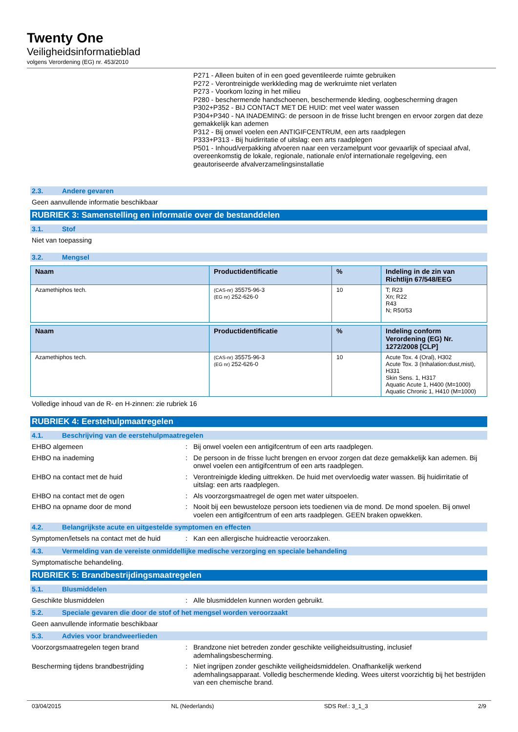Twenty One
Veiligheidsinformatieblad
volgens Verordening (EG) nr. 453/2010
P271 - Alleen buiten of in een goed geventileerde ruimte gebruiken
P272 - Verontreinigde werkkleding mag de werkruimte niet verlaten
P273 - Voorkom lozing in het milieu
P280 - beschermende handschoenen, beschermende kleding, oogbescherming dragen
P302+P352 - BIJ CONTACT MET DE HUID: met veel water wassen
P304+P340 - NA INADEMING: de persoon in de frisse lucht brengen en ervoor zorgen dat deze gemakkelijk kan ademen
P312 - Bij onwel voelen een ANTIGIFCENTRUM, een arts raadplegen
P333+P313 - Bij huidirritatie of uitslag: een arts raadplegen
P501 - Inhoud/verpakking afvoeren naar een verzamelpunt voor gevaarlijk of speciaal afval, overeenkomstig de lokale, regionale, nationale en/of internationale regelgeving, een geautoriseerde afvalverzamelingsinstallatie
2.3. Andere gevaren
Geen aanvullende informatie beschikbaar
RUBRIEK 3: Samenstelling en informatie over de bestanddelen
3.1. Stof
Niet van toepassing
3.2. Mengsel
| Naam | Productidentificatie | % | Indeling in de zin van Richtlijn 67/548/EEG |
| --- | --- | --- | --- |
| Azamethiphos tech. | (CAS-nr) 35575-96-3 (EG nr) 252-626-0 | 10 | T; R23 Xn; R22 R43 N; R50/53 |
| Naam | Productidentificatie | % | Indeling conform Verordening (EG) Nr. 1272/2008 [CLP] |
| --- | --- | --- | --- |
| Azamethiphos tech. | (CAS-nr) 35575-96-3 (EG nr) 252-626-0 | 10 | Acute Tox. 4 (Oral), H302 Acute Tox. 3 (Inhalation:dust,mist), H331 Skin Sens. 1, H317 Aquatic Acute 1, H400 (M=1000) Aquatic Chronic 1, H410 (M=1000) |
Volledige inhoud van de R- en H-zinnen: zie rubriek 16
RUBRIEK 4: Eerstehulpmaatregelen
4.1. Beschrijving van de eerstehulpmaatregelen
EHBO algemeen :
Bij onwel voelen een antigifcentrum of een arts raadplegen.
EHBO na inademing :
De persoon in de frisse lucht brengen en ervoor zorgen dat deze gemakkelijk kan ademen. Bij onwel voelen een antigifcentrum of een arts raadplegen.
EHBO na contact met de huid :
Verontreinigde kleding uittrekken. De huid met overvloedig water wassen. Bij huidirritatie of uitslag: een arts raadplegen.
EHBO na contact met de ogen :
Als voorzorgsmaatregel de ogen met water uitspoelen.
EHBO na opname door de mond :
Nooit bij een bewusteloze persoon iets toedienen via de mond. De mond spoelen. Bij onwel voelen een antigifcentrum of een arts raadplegen. GEEN braken opwekken.
4.2. Belangrijkste acute en uitgestelde symptomen en effecten
Symptomen/letsels na contact met de huid
:
Kan een allergische huidreactie veroorzaken.
4.3. Vermelding van de vereiste onmiddellijke medische verzorging en speciale behandeling
Symptomatische behandeling.
RUBRIEK 5: Brandbestrijdingsmaatregelen
5.1. Blusmiddelen
Geschikte blusmiddelen :
Alle blusmiddelen kunnen worden gebruikt.
5.2. Speciale gevaren die door de stof of het mengsel worden veroorzaakt
Geen aanvullende informatie beschikbaar
5.3. Advies voor brandweerlieden
Voorzorgsmaatregelen tegen brand :
Brandzone niet betreden zonder geschikte veiligheidsuitrusting, inclusief ademhalingsbescherming.
Bescherming tijdens brandbestrijding :
Niet ingrijpen zonder geschikte veiligheidsmiddelen. Onafhankelijk werkend ademhalingsapparaat. Volledig beschermende kleding. Wees uiterst voorzichtig bij het bestrijden van een chemische brand.
03/04/2015 NL (Nederlands) SDS Ref.: 3_1_3 2/9